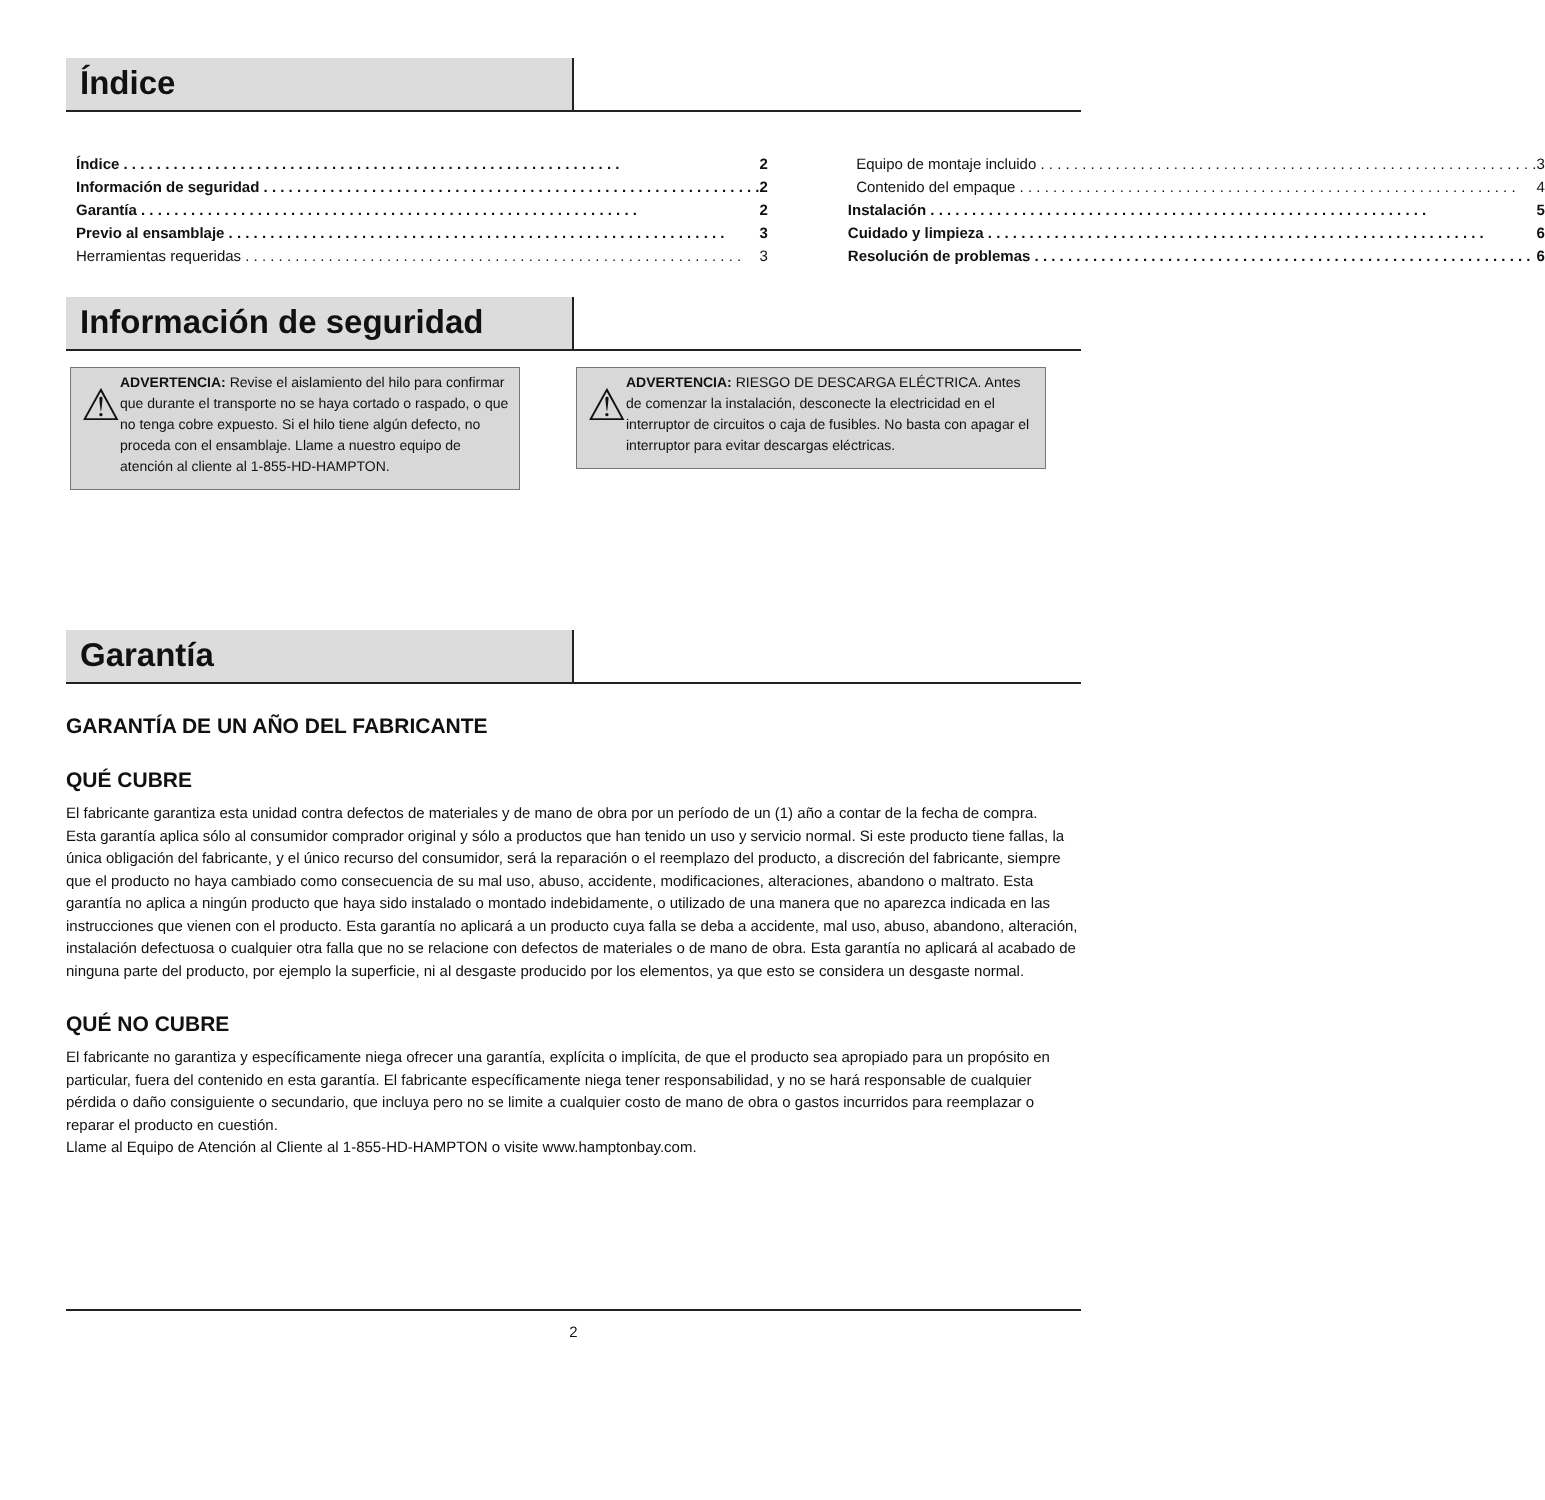Índice
Índice 2
Información de seguridad 2
Garantía 2
Previo al ensamblaje 3
Herramientas requeridas 3
Equipo de montaje incluido 3
Contenido del empaque 4
Instalación 5
Cuidado y limpieza 6
Resolución de problemas 6
Información de seguridad
⚠
ADVERTENCIA: Revise el aislamiento del hilo para confirmar que durante el transporte no se haya cortado o raspado, o que no tenga cobre expuesto. Si el hilo tiene algún defecto, no proceda con el ensamblaje. Llame a nuestro equipo de atención al cliente al 1-855-HD-HAMPTON.
⚠
ADVERTENCIA: RIESGO DE DESCARGA ELÉCTRICA. Antes de comenzar la instalación, desconecte la electricidad en el interruptor de circuitos o caja de fusibles. No basta con apagar el interruptor para evitar descargas eléctricas.
Garantía
GARANTÍA DE UN AÑO DEL FABRICANTE
QUÉ CUBRE
El fabricante garantiza esta unidad contra defectos de materiales y de mano de obra por un período de un (1) año a contar de la fecha de compra.
Esta garantía aplica sólo al consumidor comprador original y sólo a productos que han tenido un uso y servicio normal. Si este producto tiene fallas, la única obligación del fabricante, y el único recurso del consumidor, será la reparación o el reemplazo del producto, a discreción del fabricante, siempre que el producto no haya cambiado como consecuencia de su mal uso, abuso, accidente, modificaciones, alteraciones, abandono o maltrato. Esta garantía no aplica a ningún producto que haya sido instalado o montado indebidamente, o utilizado de una manera que no aparezca indicada en las instrucciones que vienen con el producto. Esta garantía no aplicará a un producto cuya falla se deba a accidente, mal uso, abuso, abandono, alteración, instalación defectuosa o cualquier otra falla que no se relacione con defectos de materiales o de mano de obra. Esta garantía no aplicará al acabado de ninguna parte del producto, por ejemplo la superficie, ni al desgaste producido por los elementos, ya que esto se considera un desgaste normal.
QUÉ NO CUBRE
El fabricante no garantiza y específicamente niega ofrecer una garantía, explícita o implícita, de que el producto sea apropiado para un propósito en particular, fuera del contenido en esta garantía. El fabricante específicamente niega tener responsabilidad, y no se hará responsable de cualquier pérdida o daño consiguiente o secundario, que incluya pero no se limite a cualquier costo de mano de obra o gastos incurridos para reemplazar o reparar el producto en cuestión.
Llame al Equipo de Atención al Cliente al 1-855-HD-HAMPTON o visite www.hamptonbay.com.
2